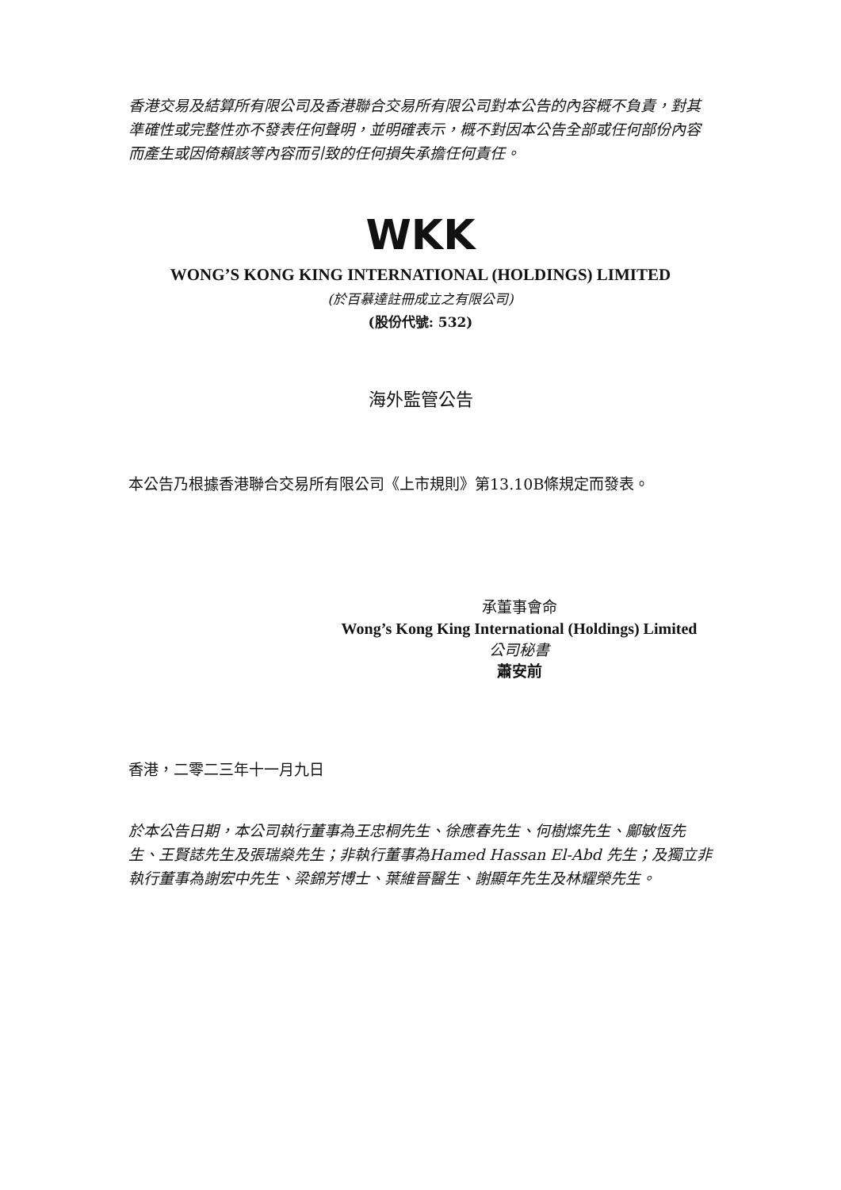香港交易及結算所有限公司及香港聯合交易所有限公司對本公告的內容概不負責，對其準確性或完整性亦不發表任何聲明，並明確表示，概不對因本公告全部或任何部份內容而產生或因倚賴該等內容而引致的任何損失承擔任何責任。
WKK
WONG’S KONG KING INTERNATIONAL (HOLDINGS) LIMITED
(於百慕達註冊成立之有限公司)
(股份代號: 532)
海外監管公告
本公告乃根據香港聯合交易所有限公司《上市規則》第13.10B條規定而發表。
承董事會命
Wong’s Kong King International (Holdings) Limited
公司秘書
蕭安前
香港，二零二三年十一月九日
於本公告日期，本公司執行董事為王忠桐先生、徐應春先生、何樹燦先生、鄺敏恆先生、王賢誌先生及張瑞燊先生；非執行董事為Hamed Hassan El-Abd 先生；及獨立非執行董事為謝宏中先生、梁錦芳博士、葉維晉醫生、謝顯年先生及林耀榮先生。